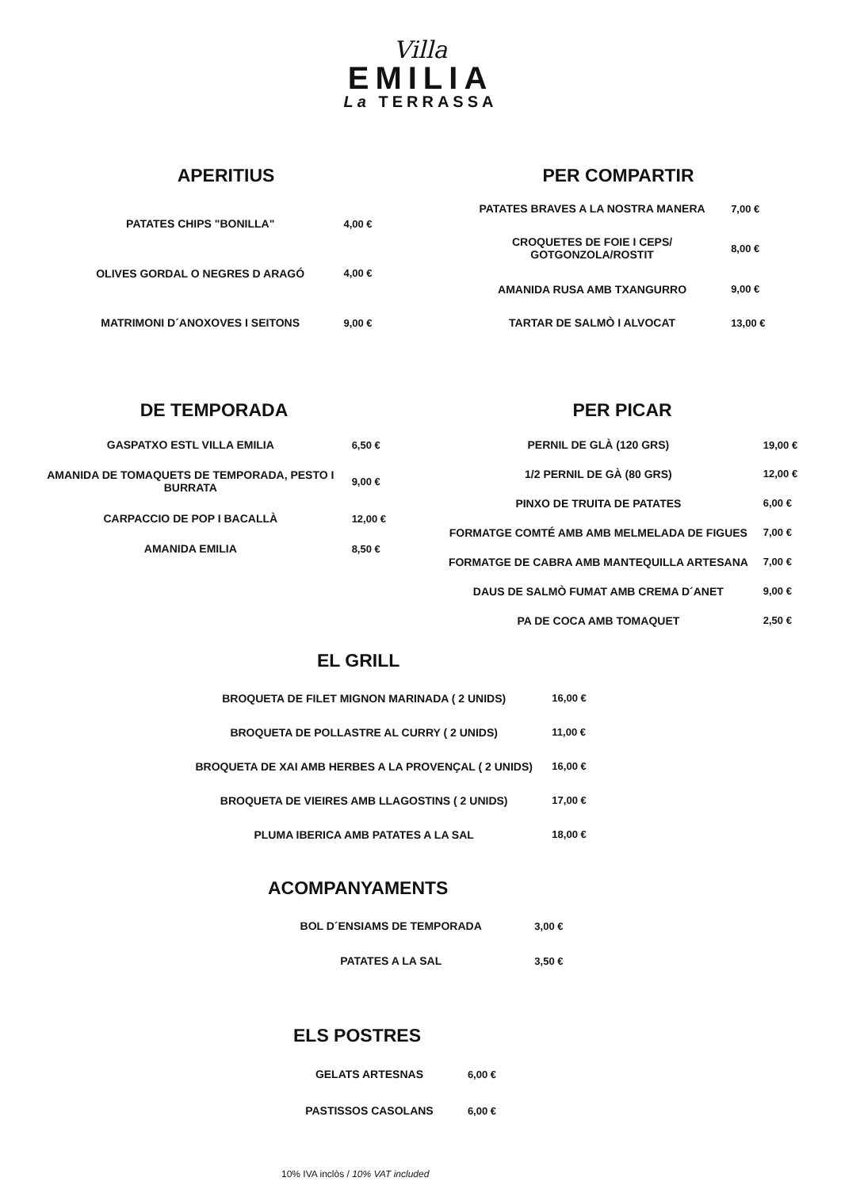Villa
EMILIA
La TERRASSA
APERITIUS
| PATATES CHIPS "BONILLA" | 4,00 € |
| OLIVES GORDAL O NEGRES D ARAGÓ | 4,00 € |
| MATRIMONI D´ANOXOVES I SEITONS | 9,00 € |
PER COMPARTIR
| PATATES BRAVES A LA NOSTRA MANERA | 7,00 € |
| CROQUETES DE FOIE I CEPS/ GOTGONZOLA/ROSTIT | 8,00 € |
| AMANIDA RUSA AMB TXANGURRO | 9,00 € |
| TARTAR DE SALMÒ I ALVOCAT | 13,00 € |
DE TEMPORADA
| GASPATXO ESTL VILLA EMILIA | 6,50 € |
| AMANIDA DE TOMAQUETS DE TEMPORADA, PESTO I BURRATA | 9,00 € |
| CARPACCIO DE POP I BACALLÀ | 12,00 € |
| AMANIDA EMILIA | 8,50 € |
PER PICAR
| PERNIL DE GLÀ (120 GRS) | 19,00 € |
| 1/2 PERNIL DE GÀ (80 GRS) | 12,00 € |
| PINXO DE TRUITA DE PATATES | 6,00 € |
| FORMATGE COMTÉ AMB AMB MELMELADA DE FIGUES | 7,00 € |
| FORMATGE DE CABRA AMB MANTEQUILLA ARTESANA | 7,00 € |
| DAUS DE SALMÒ FUMAT AMB CREMA D´ANET | 9,00 € |
| PA DE COCA AMB TOMAQUET | 2,50 € |
EL GRILL
| BROQUETA DE FILET MIGNON MARINADA ( 2 UNIDS) | 16,00 € |
| BROQUETA DE POLLASTRE AL CURRY ( 2 UNIDS) | 11,00 € |
| BROQUETA DE XAI AMB HERBES A LA PROVENÇAL ( 2 UNIDS) | 16,00 € |
| BROQUETA DE VIEIRES AMB LLAGOSTINS ( 2 UNIDS) | 17,00 € |
| PLUMA IBERICA AMB PATATES A LA SAL | 18,00 € |
ACOMPANYAMENTS
| BOL D´ENSIAMS DE TEMPORADA | 3,00 € |
| PATATES A LA SAL | 3,50 € |
ELS POSTRES
| GELATS ARTESNAS | 6,00 € |
| PASTISSOS CASOLANS | 6,00 € |
10% IVA inclòs / 10% VAT included